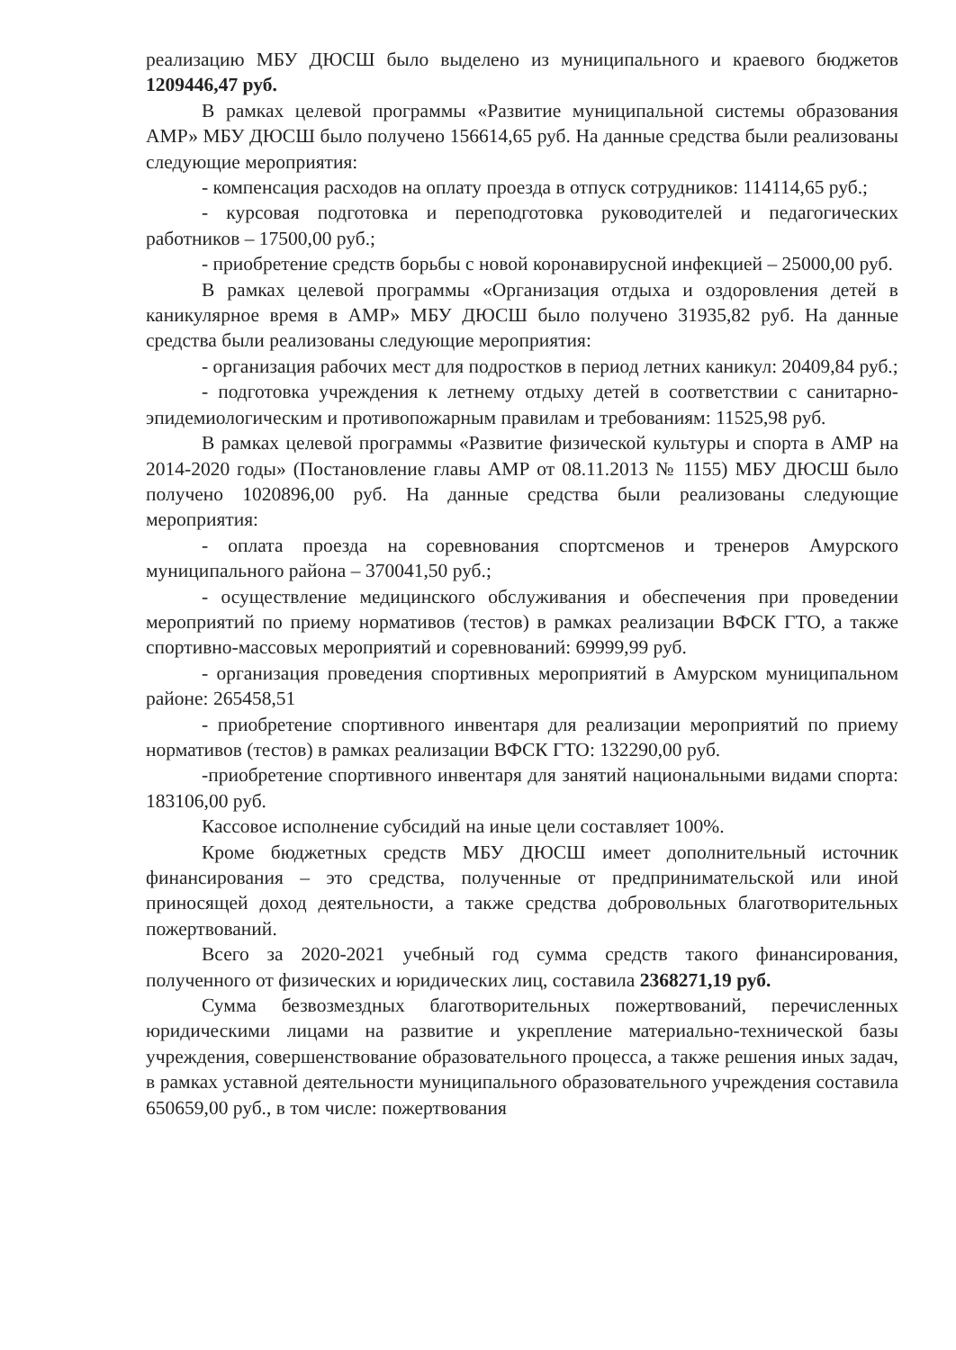реализацию МБУ ДЮСШ было выделено из муниципального и краевого бюджетов 1209446,47 руб.
В рамках целевой программы «Развитие муниципальной системы образования АМР» МБУ ДЮСШ было получено 156614,65 руб. На данные средства были реализованы следующие мероприятия:
- компенсация расходов на оплату проезда в отпуск сотрудников: 114114,65 руб.;
- курсовая подготовка и переподготовка руководителей и педагогических работников – 17500,00 руб.;
- приобретение средств борьбы с новой коронавирусной инфекцией – 25000,00 руб.
В рамках целевой программы «Организация отдыха и оздоровления детей в каникулярное время в АМР» МБУ ДЮСШ было получено 31935,82 руб. На данные средства были реализованы следующие мероприятия:
- организация рабочих мест для подростков в период летних каникул: 20409,84 руб.;
- подготовка учреждения к летнему отдыху детей в соответствии с санитарно-эпидемиологическим и противопожарным правилам и требованиям: 11525,98 руб.
В рамках целевой программы «Развитие физической культуры и спорта в АМР на 2014-2020 годы» (Постановление главы АМР от 08.11.2013 № 1155) МБУ ДЮСШ было получено 1020896,00 руб. На данные средства были реализованы следующие мероприятия:
- оплата проезда на соревнования спортсменов и тренеров Амурского муниципального района – 370041,50 руб.;
- осуществление медицинского обслуживания и обеспечения при проведении мероприятий по приему нормативов (тестов) в рамках реализации ВФСК ГТО, а также спортивно-массовых мероприятий и соревнований: 69999,99 руб.
- организация проведения спортивных мероприятий в Амурском муниципальном районе: 265458,51
- приобретение спортивного инвентаря для реализации мероприятий по приему нормативов (тестов) в рамках реализации ВФСК ГТО: 132290,00 руб.
-приобретение спортивного инвентаря для занятий национальными видами спорта: 183106,00 руб.
Кассовое исполнение субсидий на иные цели составляет 100%.
Кроме бюджетных средств МБУ ДЮСШ имеет дополнительный источник финансирования – это средства, полученные от предпринимательской или иной приносящей доход деятельности, а также средства добровольных благотворительных пожертвований.
Всего за 2020-2021 учебный год сумма средств такого финансирования, полученного от физических и юридических лиц, составила 2368271,19 руб.
Сумма безвозмездных благотворительных пожертвований, перечисленных юридическими лицами на развитие и укрепление материально-технической базы учреждения, совершенствование образовательного процесса, а также решения иных задач, в рамках уставной деятельности муниципального образовательного учреждения составила 650659,00 руб., в том числе: пожертвования